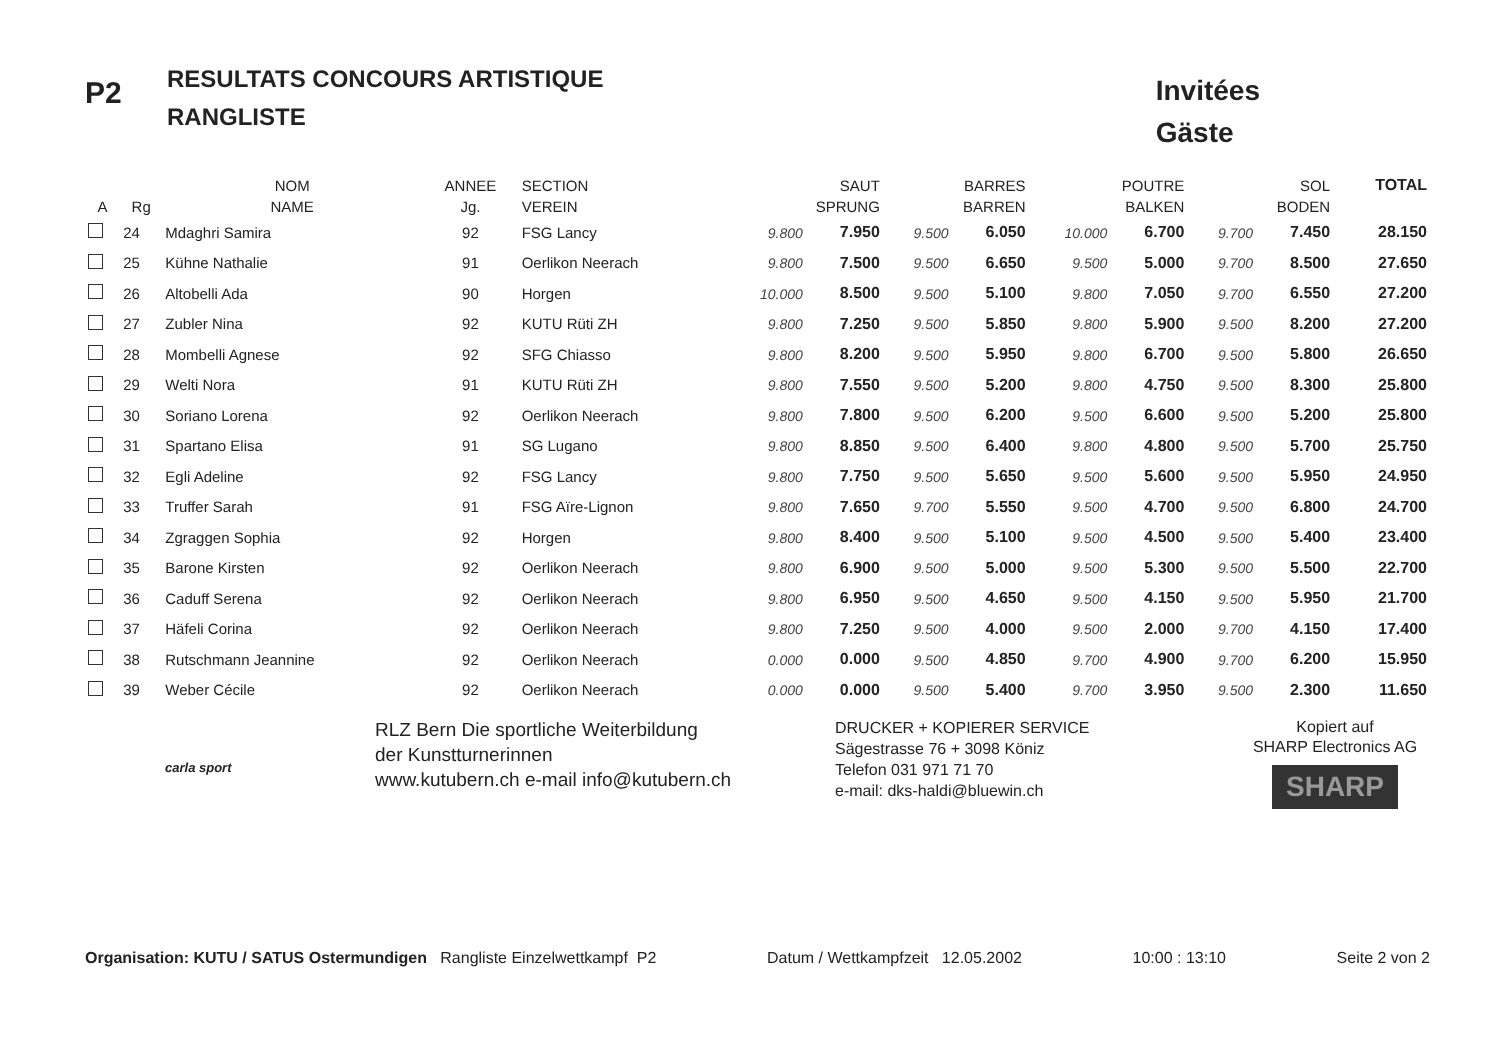P2
RESULTATS CONCOURS ARTISTIQUE
RANGLISTE
Invitées
Gäste
| | | NOM | ANNEE | SECTION | SAUT | | BARRES | | POUTRE | | SOL | | TOTAL |
| --- | --- | --- | --- | --- | --- | --- | --- | --- | --- | --- | --- | --- | --- |
| A | Rg | NAME | Jg. | VEREIN | SPRUNG | | BARREN | | BALKEN | | BODEN | | |
| | 24 | Mdaghri Samira | 92 | FSG Lancy | 9.800 | 7.950 | 9.500 | 6.050 | 10.000 | 6.700 | 9.700 | 7.450 | 28.150 |
| | 25 | Kühne Nathalie | 91 | Oerlikon Neerach | 9.800 | 7.500 | 9.500 | 6.650 | 9.500 | 5.000 | 9.700 | 8.500 | 27.650 |
| | 26 | Altobelli Ada | 90 | Horgen | 10.000 | 8.500 | 9.500 | 5.100 | 9.800 | 7.050 | 9.700 | 6.550 | 27.200 |
| | 27 | Zubler Nina | 92 | KUTU Rüti ZH | 9.800 | 7.250 | 9.500 | 5.850 | 9.800 | 5.900 | 9.500 | 8.200 | 27.200 |
| | 28 | Mombelli Agnese | 92 | SFG Chiasso | 9.800 | 8.200 | 9.500 | 5.950 | 9.800 | 6.700 | 9.500 | 5.800 | 26.650 |
| | 29 | Welti Nora | 91 | KUTU Rüti ZH | 9.800 | 7.550 | 9.500 | 5.200 | 9.800 | 4.750 | 9.500 | 8.300 | 25.800 |
| | 30 | Soriano Lorena | 92 | Oerlikon Neerach | 9.800 | 7.800 | 9.500 | 6.200 | 9.500 | 6.600 | 9.500 | 5.200 | 25.800 |
| | 31 | Spartano Elisa | 91 | SG Lugano | 9.800 | 8.850 | 9.500 | 6.400 | 9.800 | 4.800 | 9.500 | 5.700 | 25.750 |
| | 32 | Egli Adeline | 92 | FSG Lancy | 9.800 | 7.750 | 9.500 | 5.650 | 9.500 | 5.600 | 9.500 | 5.950 | 24.950 |
| | 33 | Truffer Sarah | 91 | FSG Aïre-Lignon | 9.800 | 7.650 | 9.700 | 5.550 | 9.500 | 4.700 | 9.500 | 6.800 | 24.700 |
| | 34 | Zgraggen Sophia | 92 | Horgen | 9.800 | 8.400 | 9.500 | 5.100 | 9.500 | 4.500 | 9.500 | 5.400 | 23.400 |
| | 35 | Barone Kirsten | 92 | Oerlikon Neerach | 9.800 | 6.900 | 9.500 | 5.000 | 9.500 | 5.300 | 9.500 | 5.500 | 22.700 |
| | 36 | Caduff Serena | 92 | Oerlikon Neerach | 9.800 | 6.950 | 9.500 | 4.650 | 9.500 | 4.150 | 9.500 | 5.950 | 21.700 |
| | 37 | Häfeli Corina | 92 | Oerlikon Neerach | 9.800 | 7.250 | 9.500 | 4.000 | 9.500 | 2.000 | 9.700 | 4.150 | 17.400 |
| | 38 | Rutschmann Jeannine | 92 | Oerlikon Neerach | 0.000 | 0.000 | 9.500 | 4.850 | 9.700 | 4.900 | 9.700 | 6.200 | 15.950 |
| | 39 | Weber Cécile | 92 | Oerlikon Neerach | 0.000 | 0.000 | 9.500 | 5.400 | 9.700 | 3.950 | 9.500 | 2.300 | 11.650 |
carla sport
RLZ Bern Die sportliche Weiterbildung
der Kunstturnerinnen
www.kutubern.ch e-mail info@kutubern.ch
DRUCKER + KOPIERER SERVICE
Sägestrasse 76 + 3098 Köniz
Telefon 031 971 71 70
e-mail: dks-haldi@bluewin.ch
Kopiert auf
SHARP Electronics AG
SHARP
Organisation: KUTU / SATUS Ostermundigen Rangliste Einzelwettkampf P2 Datum / Wettkampfzeit 12.05.2002 10:00 : 13:10 Seite 2 von 2